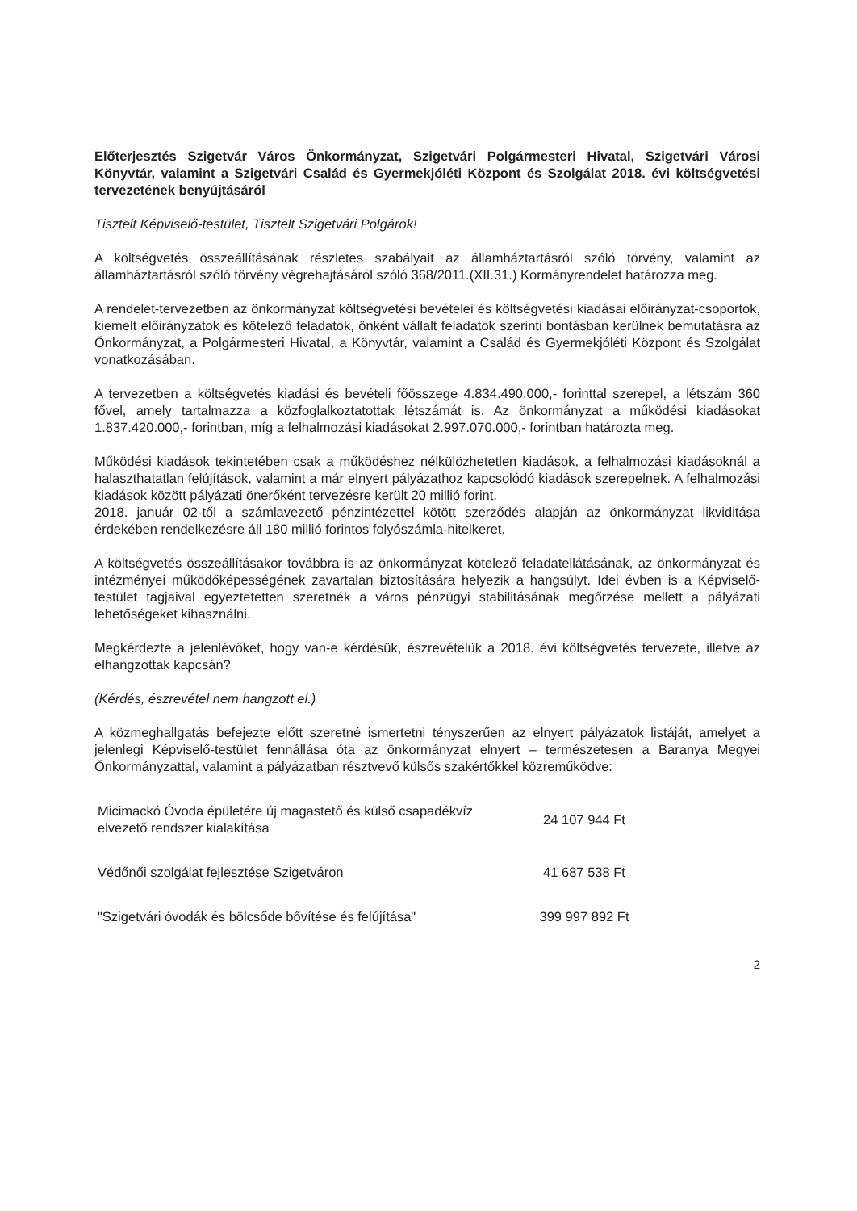Előterjesztés Szigetvár Város Önkormányzat, Szigetvári Polgármesteri Hivatal, Szigetvári Városi Könyvtár, valamint a Szigetvári Család és Gyermekjóléti Központ és Szolgálat 2018. évi költségvetési tervezetének benyújtásáról
Tisztelt Képviselő-testület, Tisztelt Szigetvári Polgárok!
A költségvetés összeállításának részletes szabályait az államháztartásról szóló törvény, valamint az államháztartásról szóló törvény végrehajtásáról szóló 368/2011.(XII.31.) Kormányrendelet határozza meg.
A rendelet-tervezetben az önkormányzat költségvetési bevételei és költségvetési kiadásai előirányzat-csoportok, kiemelt előirányzatok és kötelező feladatok, önként vállalt feladatok szerinti bontásban kerülnek bemutatásra az Önkormányzat, a Polgármesteri Hivatal, a Könyvtár, valamint a Család és Gyermekjóléti Központ és Szolgálat vonatkozásában.
A tervezetben a költségvetés kiadási és bevételi főösszege 4.834.490.000,- forinttal szerepel, a létszám 360 fővel, amely tartalmazza a közfoglalkoztatottak létszámát is. Az önkormányzat a működési kiadásokat 1.837.420.000,- forintban, míg a felhalmozási kiadásokat 2.997.070.000,- forintban határozta meg.
Működési kiadások tekintetében csak a működéshez nélkülözhetetlen kiadások, a felhalmozási kiadásoknál a halaszthatatlan felújítások, valamint a már elnyert pályázathoz kapcsolódó kiadások szerepelnek. A felhalmozási kiadások között pályázati önerőként tervezésre került 20 millió forint.
2018. január 02-től a számlavezető pénzintézettel kötött szerződés alapján az önkormányzat likviditása érdekében rendelkezésre áll 180 millió forintos folyószámla-hitelkeret.
A költségvetés összeállításakor továbbra is az önkormányzat kötelező feladatellátásának, az önkormányzat és intézményei működőképességének zavartalan biztosítására helyezik a hangsúlyt. Idei évben is a Képviselő-testület tagjaival egyeztetetten szeretnék a város pénzügyi stabilitásának megőrzése mellett a pályázati lehetőségeket kihasználni.
Megkérdezte a jelenlévőket, hogy van-e kérdésük, észrevételük a 2018. évi költségvetés tervezete, illetve az elhangzottak kapcsán?
(Kérdés, észrevétel nem hangzott el.)
A közmeghallgatás befejezte előtt szeretné ismertetni tényszerűen az elnyert pályázatok listáját, amelyet a jelenlegi Képviselő-testület fennállása óta az önkormányzat elnyert – természetesen a Baranya Megyei Önkormányzattal, valamint a pályázatban résztvevő külsős szakértőkkel közreműködve:
| Micimackó Óvoda épületére új magastető és külső csapadékvíz elvezető rendszer kialakítása | 24 107 944 Ft |
| Védőnői szolgálat fejlesztése Szigetváron | 41 687 538 Ft |
| "Szigetvári óvodák és bölcsőde bővítése és felújítása" | 399 997 892 Ft |
2